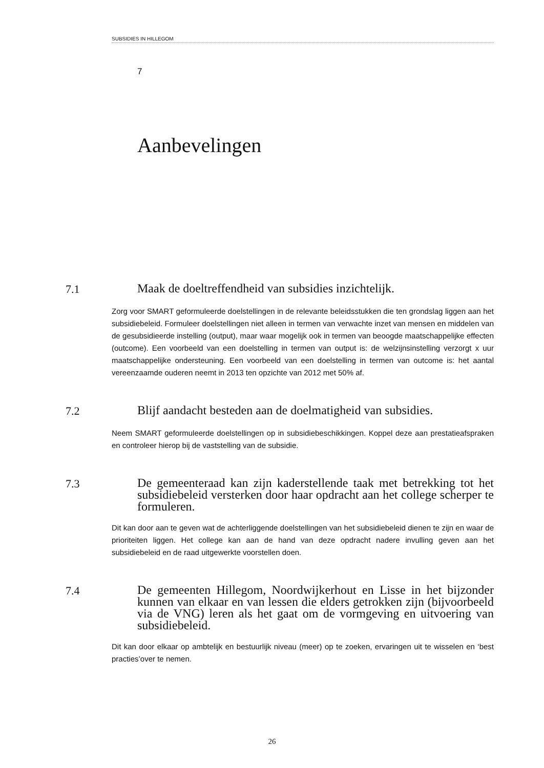SUBSIDIES IN HILLEGOM
7
Aanbevelingen
7.1
Maak de doeltreffendheid van subsidies inzichtelijk.
Zorg voor SMART geformuleerde doelstellingen in de relevante beleidsstukken die ten grondslag liggen aan het subsidiebeleid. Formuleer doelstellingen niet alleen in termen van verwachte inzet van mensen en middelen van de gesubsidieerde instelling (output), maar waar mogelijk ook in termen van beoogde maatschappelijke effecten (outcome). Een voorbeeld van een doelstelling in termen van output is: de welzijnsinstelling verzorgt x uur maatschappelijke ondersteuning. Een voorbeeld van een doelstelling in termen van outcome is: het aantal vereenzaamde ouderen neemt in 2013 ten opzichte van 2012 met 50% af.
7.2
Blijf aandacht besteden aan de doelmatigheid van subsidies.
Neem SMART geformuleerde doelstellingen op in subsidiebeschikkingen. Koppel deze aan prestatieafspraken en controleer hierop bij de vaststelling van de subsidie.
7.3
De gemeenteraad kan zijn kaderstellende taak met betrekking tot het subsidiebeleid versterken door haar opdracht aan het college scherper te formuleren.
Dit kan door aan te geven wat de achterliggende doelstellingen van het subsidiebeleid dienen te zijn en waar de prioriteiten liggen. Het college kan aan de hand van deze opdracht nadere invulling geven aan het subsidiebeleid en de raad uitgewerkte voorstellen doen.
7.4
De gemeenten Hillegom, Noordwijkerhout en Lisse in het bijzonder kunnen van elkaar en van lessen die elders getrokken zijn (bijvoorbeeld via de VNG) leren als het gaat om de vormgeving en uitvoering van subsidiebeleid.
Dit kan door elkaar op ambtelijk en bestuurlijk niveau (meer) op te zoeken, ervaringen uit te wisselen en ‘best practies’over te nemen.
26